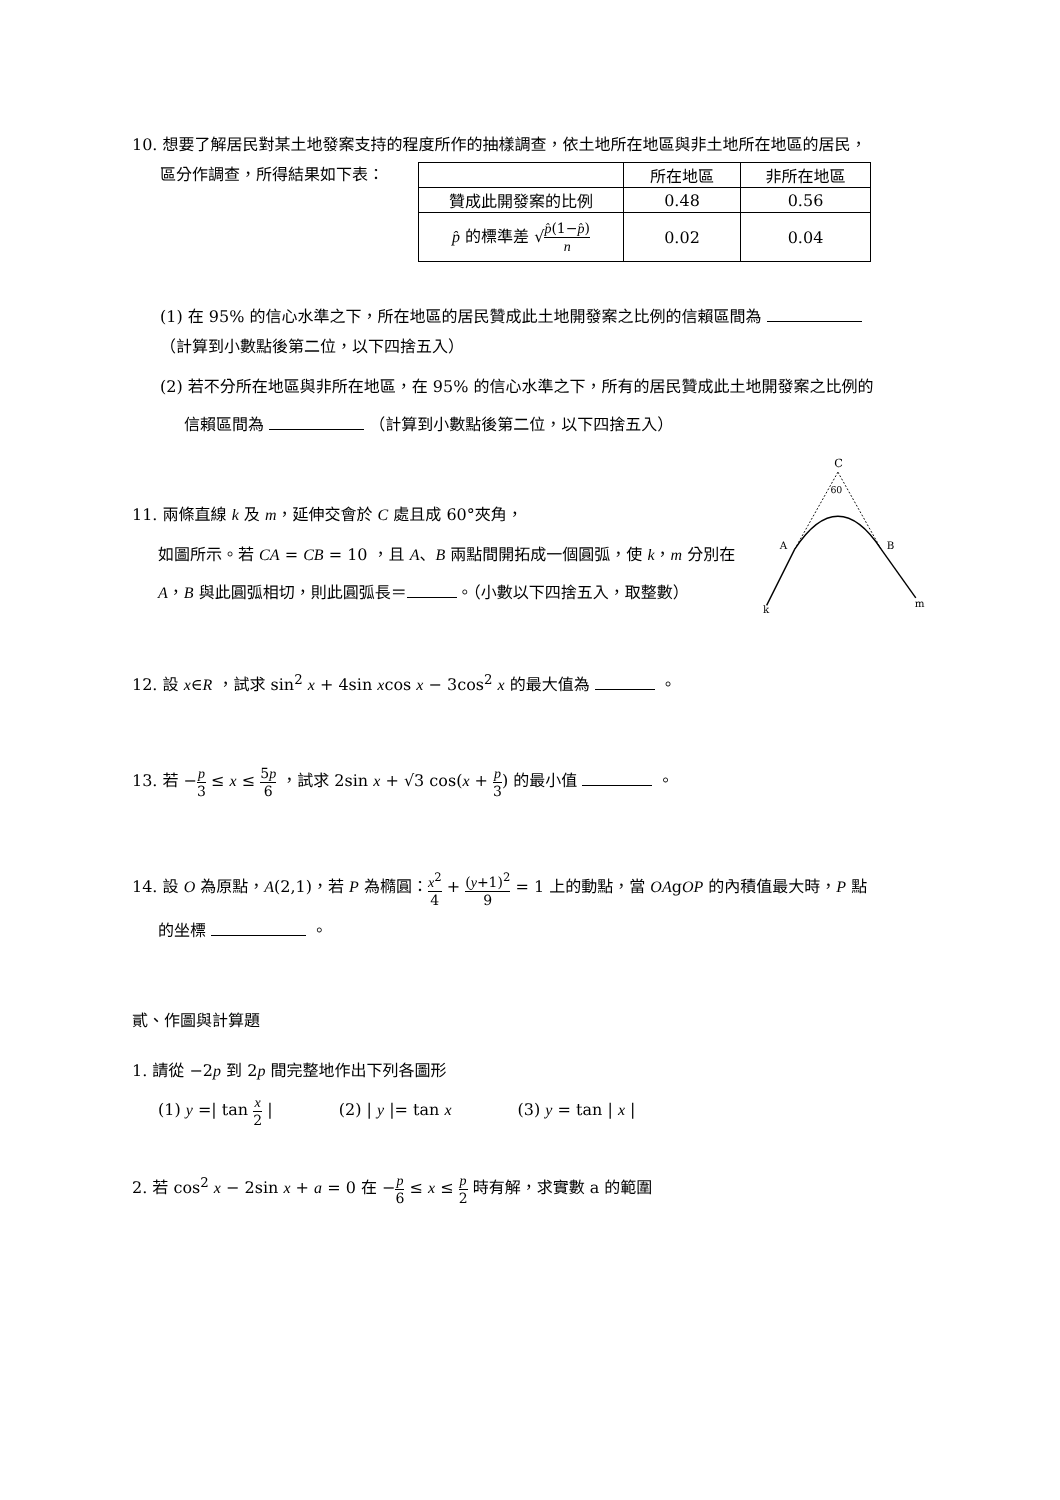10. 想要了解居民對某土地發案支持的程度所作的抽樣調查，依土地所在地區與非土地所在地區的居民，
區分作調查，所得結果如下表：
| | 所在地區 | 非所在地區 |
| 贊成此開發案的比例 | 0.48 | 0.56 |
| p̂ 的標準差 √ p̂ (1− p̂ ) n | 0.02 | 0.04 |
(1) 在 95% 的信心水準之下，所在地區的居民贊成此土地開發案之比例的信賴區間為
（計算到小數點後第二位，以下四捨五入）
(2) 若不分所在地區與非所在地區，在 95% 的信心水準之下，所有的居民贊成此土地開發案之比例的
信賴區間為 （計算到小數點後第二位，以下四捨五入）
11. 兩條直線 k 及 m，延伸交會於 C 處且成 60°夾角，
如圖所示。若 CA = CB = 10 ，且 A、B 兩點間開拓成一個圓弧，使 k，m 分別在
A，B 與此圓弧相切，則此圓弧長＝ 。（小數以下四捨五入，取整數）
C
60
A
B
k
m
12. 設 x∈R ，試求 sin<sup>2</sup> x + 4sin xcos x − 3cos<sup>2</sup> x 的最大值為 。
13. 若 −p 3 ≤ x ≤ 5p 6 ，試求 2sin x + √3 cos(x + p 3) 的最小值 。
14. 設 O 為原點，A(2,1)，若 P 為橢圓：x<sup>2</sup> 4 + (y+1)<sup>2</sup> 9 = 1 上的動點，當 OAgOP 的內積值最大時，P 點
的坐標 。
貳、作圖與計算題
1. 請從 −2p 到 2p 間完整地作出下列各圖形
(1) y =| tan x 2 | (2) | y |= tan x (3) y = tan | x |
2. 若 cos<sup>2</sup> x − 2sin x + a = 0 在 −p 6 ≤ x ≤ p 2 時有解，求實數 a 的範圍